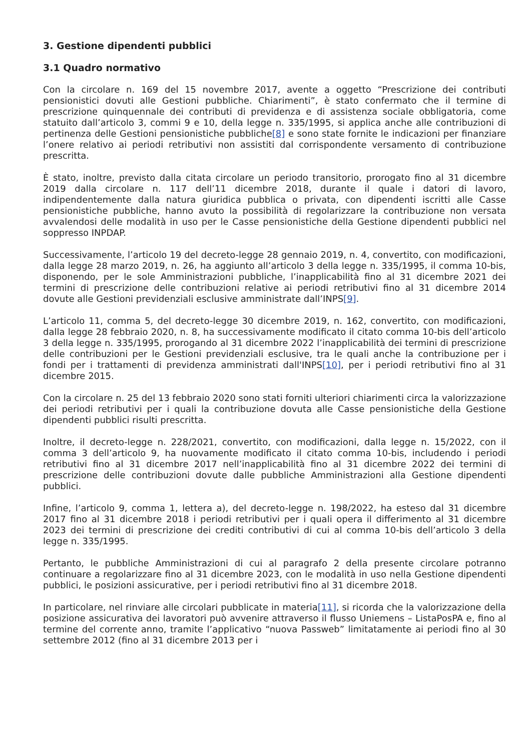3. Gestione dipendenti pubblici
3.1 Quadro normativo
Con la circolare n. 169 del 15 novembre 2017, avente a oggetto “Prescrizione dei contributi pensionistici dovuti alle Gestioni pubbliche. Chiarimenti”, è stato confermato che il termine di prescrizione quinquennale dei contributi di previdenza e di assistenza sociale obbligatoria, come statuito dall’articolo 3, commi 9 e 10, della legge n. 335/1995, si applica anche alle contribuzioni di pertinenza delle Gestioni pensionistiche pubbliche[8] e sono state fornite le indicazioni per finanziare l’onere relativo ai periodi retributivi non assistiti dal corrispondente versamento di contribuzione prescritta.
È stato, inoltre, previsto dalla citata circolare un periodo transitorio, prorogato fino al 31 dicembre 2019 dalla circolare n. 117 dell’11 dicembre 2018, durante il quale i datori di lavoro, indipendentemente dalla natura giuridica pubblica o privata, con dipendenti iscritti alle Casse pensionistiche pubbliche, hanno avuto la possibilità di regolarizzare la contribuzione non versata avvalendosi delle modalità in uso per le Casse pensionistiche della Gestione dipendenti pubblici nel soppresso INPDAP.
Successivamente, l’articolo 19 del decreto-legge 28 gennaio 2019, n. 4, convertito, con modificazioni, dalla legge 28 marzo 2019, n. 26, ha aggiunto all’articolo 3 della legge n. 335/1995, il comma 10-bis, disponendo, per le sole Amministrazioni pubbliche, l’inapplicabilità fino al 31 dicembre 2021 dei termini di prescrizione delle contribuzioni relative ai periodi retributivi fino al 31 dicembre 2014 dovute alle Gestioni previdenziali esclusive amministrate dall’INPS[9].
L’articolo 11, comma 5, del decreto-legge 30 dicembre 2019, n. 162, convertito, con modificazioni, dalla legge 28 febbraio 2020, n. 8, ha successivamente modificato il citato comma 10-bis dell’articolo 3 della legge n. 335/1995, prorogando al 31 dicembre 2022 l’inapplicabilità dei termini di prescrizione delle contribuzioni per le Gestioni previdenziali esclusive, tra le quali anche la contribuzione per i fondi per i trattamenti di previdenza amministrati dall'INPS[10], per i periodi retributivi fino al 31 dicembre 2015.
Con la circolare n. 25 del 13 febbraio 2020 sono stati forniti ulteriori chiarimenti circa la valorizzazione dei periodi retributivi per i quali la contribuzione dovuta alle Casse pensionistiche della Gestione dipendenti pubblici risulti prescritta.
Inoltre, il decreto-legge n. 228/2021, convertito, con modificazioni, dalla legge n. 15/2022, con il comma 3 dell’articolo 9, ha nuovamente modificato il citato comma 10-bis, includendo i periodi retributivi fino al 31 dicembre 2017 nell’inapplicabilità fino al 31 dicembre 2022 dei termini di prescrizione delle contribuzioni dovute dalle pubbliche Amministrazioni alla Gestione dipendenti pubblici.
Infine, l’articolo 9, comma 1, lettera a), del decreto-legge n. 198/2022, ha esteso dal 31 dicembre 2017 fino al 31 dicembre 2018 i periodi retributivi per i quali opera il differimento al 31 dicembre 2023 dei termini di prescrizione dei crediti contributivi di cui al comma 10-bis dell’articolo 3 della legge n. 335/1995.
Pertanto, le pubbliche Amministrazioni di cui al paragrafo 2 della presente circolare potranno continuare a regolarizzare fino al 31 dicembre 2023, con le modalità in uso nella Gestione dipendenti pubblici, le posizioni assicurative, per i periodi retributivi fino al 31 dicembre 2018.
In particolare, nel rinviare alle circolari pubblicate in materia[11], si ricorda che la valorizzazione della posizione assicurativa dei lavoratori può avvenire attraverso il flusso Uniemens – ListaPosPA e, fino al termine del corrente anno, tramite l’applicativo “nuova Passweb” limitatamente ai periodi fino al 30 settembre 2012 (fino al 31 dicembre 2013 per i